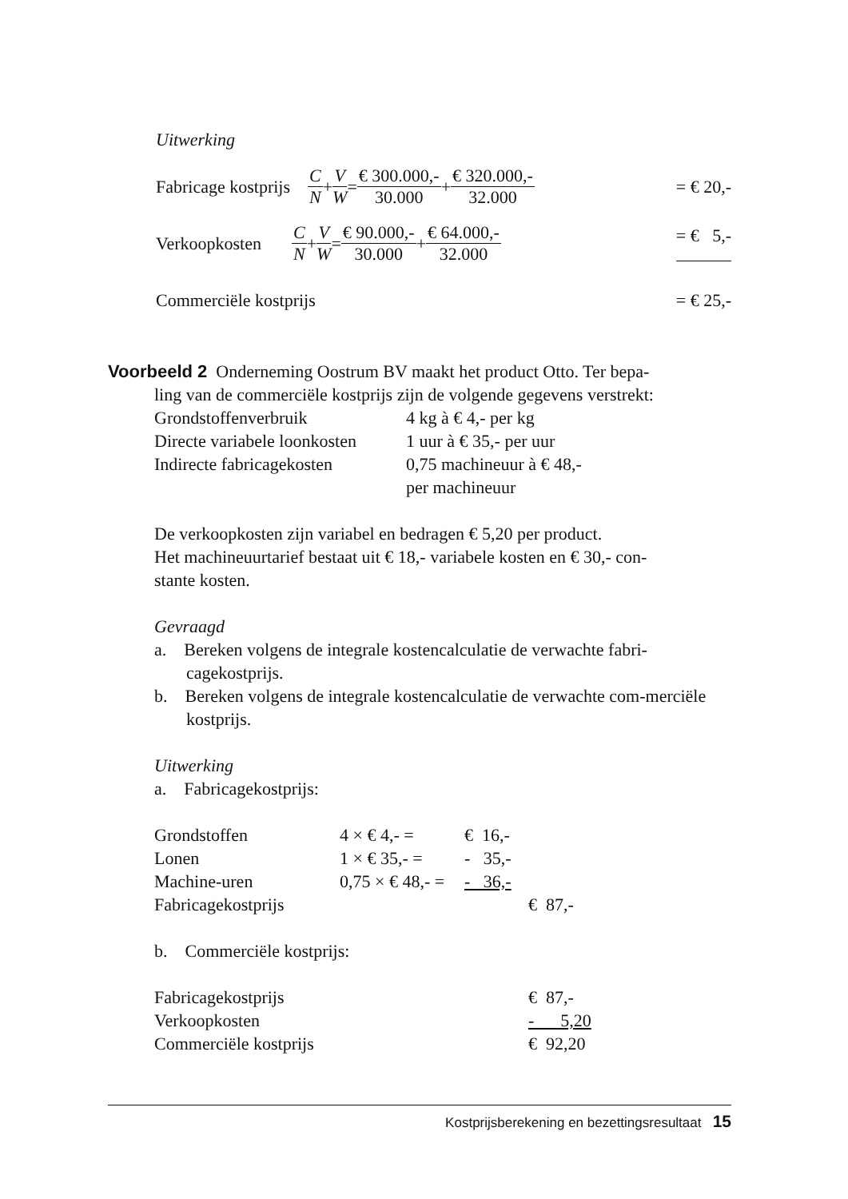Uitwerking
Fabricage kostprijs C N + V W = € 300.000,- 30.000 + € 320.000,- 32.000 = € 20,-
Verkoopkosten C N + V W = € 90.000,- 30.000 + € 64.000,- 32.000 = € 5,-
Commerciële kostprijs = € 25,-
Voorbeeld 2 Onderneming Oostrum BV maakt het product Otto. Ter bepa-
ling van de commerciële kostprijs zijn de volgende gegevens verstrekt:
| Grondstoffenverbruik | 4 kg à € 4,- per kg |
| Directe variabele loonkosten | 1 uur à € 35,- per uur |
| Indirecte fabricagekosten | 0,75 machineuur à € 48,- per machineuur |
De verkoopkosten zijn variabel en bedragen € 5,20 per product.
Het machineuurtarief bestaat uit € 18,- variabele kosten en € 30,- con-
stante kosten.
Gevraagd
a. Bereken volgens de integrale kostencalculatie de verwachte fabri-cagekostprijs.
b. Bereken volgens de integrale kostencalculatie de verwachte com-merciële kostprijs.
Uitwerking
a. Fabricagekostprijs:
| Grondstoffen | 4 × € 4,- = | € 16,- | |
| Lonen | 1 × € 35,- = | - 35,- | |
| Machine-uren | 0,75 × € 48,- = | - 36,- | |
| Fabricagekostprijs | | | € 87,- |
b. Commerciële kostprijs:
| Fabricagekostprijs | € 87,- |
| Verkoopkosten | - 5,20 |
| Commerciële kostprijs | € 92,20 |
Kostprijsberekening en bezettingsresultaat 15